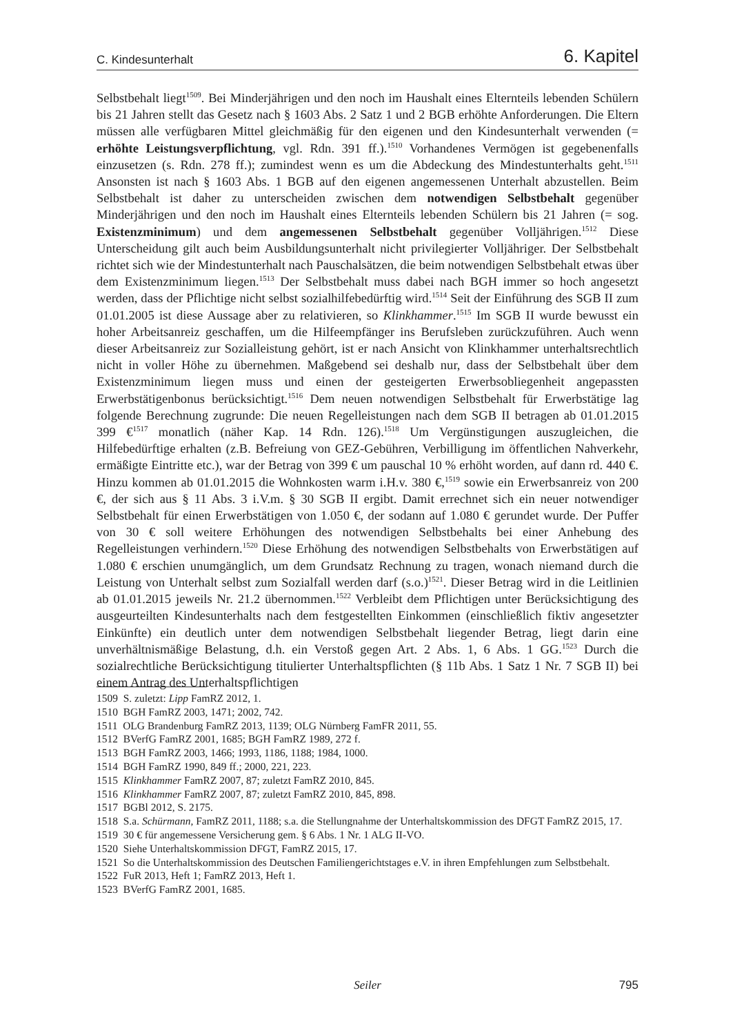C. Kindesunterhalt 6. Kapitel
Selbstbehalt liegt<sup>1509</sup>. Bei Minderjährigen und den noch im Haushalt eines Elternteils lebenden Schülern bis 21 Jahren stellt das Gesetz nach § 1603 Abs. 2 Satz 1 und 2 BGB erhöhte Anforderungen. Die Eltern müssen alle verfügbaren Mittel gleichmäßig für den eigenen und den Kindesunterhalt verwenden (= erhöhte Leistungsverpflichtung, vgl. Rdn. 391 ff.).<sup>1510</sup> Vorhandenes Vermögen ist gegebenenfalls einzusetzen (s. Rdn. 278 ff.); zumindest wenn es um die Abdeckung des Mindestunterhalts geht.<sup>1511</sup> Ansonsten ist nach § 1603 Abs. 1 BGB auf den eigenen angemessenen Unterhalt abzustellen. Beim Selbstbehalt ist daher zu unterscheiden zwischen dem notwendigen Selbstbehalt gegenüber Minderjährigen und den noch im Haushalt eines Elternteils lebenden Schülern bis 21 Jahren (= sog. Existenzminimum) und dem angemessenen Selbstbehalt gegenüber Volljährigen.<sup>1512</sup> Diese Unterscheidung gilt auch beim Ausbildungsunterhalt nicht privilegierter Volljähriger. Der Selbstbehalt richtet sich wie der Mindestunterhalt nach Pauschalsätzen, die beim notwendigen Selbstbehalt etwas über dem Existenzminimum liegen.<sup>1513</sup> Der Selbstbehalt muss dabei nach BGH immer so hoch angesetzt werden, dass der Pflichtige nicht selbst sozialhilfebedürftig wird.<sup>1514</sup> Seit der Einführung des SGB II zum 01.01.2005 ist diese Aussage aber zu relativieren, so Klinkhammer.<sup>1515</sup> Im SGB II wurde bewusst ein hoher Arbeitsanreiz geschaffen, um die Hilfeempfänger ins Berufsleben zurückzuführen. Auch wenn dieser Arbeitsanreiz zur Sozialleistung gehört, ist er nach Ansicht von Klinkhammer unterhaltsrechtlich nicht in voller Höhe zu übernehmen. Maßgebend sei deshalb nur, dass der Selbstbehalt über dem Existenzminimum liegen muss und einen der gesteigerten Erwerbsobliegenheit angepassten Erwerbstätigenbonus berücksichtigt.<sup>1516</sup> Dem neuen notwendigen Selbstbehalt für Erwerbstätige lag folgende Berechnung zugrunde: Die neuen Regelleistungen nach dem SGB II betragen ab 01.01.2015 399 €<sup>1517</sup> monatlich (näher Kap. 14 Rdn. 126).<sup>1518</sup> Um Vergünstigungen auszugleichen, die Hilfebedürftige erhalten (z.B. Befreiung von GEZ-Gebühren, Verbilligung im öffentlichen Nahverkehr, ermäßigte Eintritte etc.), war der Betrag von 399 € um pauschal 10 % erhöht worden, auf dann rd. 440 €. Hinzu kommen ab 01.01.2015 die Wohnkosten warm i.H.v. 380 €,<sup>1519</sup> sowie ein Erwerbsanreiz von 200 €, der sich aus § 11 Abs. 3 i.V.m. § 30 SGB II ergibt. Damit errechnet sich ein neuer notwendiger Selbstbehalt für einen Erwerbstätigen von 1.050 €, der sodann auf 1.080 € gerundet wurde. Der Puffer von 30 € soll weitere Erhöhungen des notwendigen Selbstbehalts bei einer Anhebung des Regelleistungen verhindern.<sup>1520</sup> Diese Erhöhung des notwendigen Selbstbehalts von Erwerbstätigen auf 1.080 € erschien unumgänglich, um dem Grundsatz Rechnung zu tragen, wonach niemand durch die Leistung von Unterhalt selbst zum Sozialfall werden darf (s.o.)<sup>1521</sup>. Dieser Betrag wird in die Leitlinien ab 01.01.2015 jeweils Nr. 21.2 übernommen.<sup>1522</sup> Verbleibt dem Pflichtigen unter Berücksichtigung des ausgeurteilten Kindesunterhalts nach dem festgestellten Einkommen (einschließlich fiktiv angesetzter Einkünfte) ein deutlich unter dem notwendigen Selbstbehalt liegender Betrag, liegt darin eine unverhältnismäßige Belastung, d.h. ein Verstoß gegen Art. 2 Abs. 1, 6 Abs. 1 GG.<sup>1523</sup> Durch die sozialrechtliche Berücksichtigung titulierter Unterhaltspflichten (§ 11b Abs. 1 Satz 1 Nr. 7 SGB II) bei einem Antrag des Unterhaltspflichtigen
1509 S. zuletzt: Lipp FamRZ 2012, 1.
1510 BGH FamRZ 2003, 1471; 2002, 742.
1511 OLG Brandenburg FamRZ 2013, 1139; OLG Nürnberg FamFR 2011, 55.
1512 BVerfG FamRZ 2001, 1685; BGH FamRZ 1989, 272 f.
1513 BGH FamRZ 2003, 1466; 1993, 1186, 1188; 1984, 1000.
1514 BGH FamRZ 1990, 849 ff.; 2000, 221, 223.
1515 Klinkhammer FamRZ 2007, 87; zuletzt FamRZ 2010, 845.
1516 Klinkhammer FamRZ 2007, 87; zuletzt FamRZ 2010, 845, 898.
1517 BGBl 2012, S. 2175.
1518 S.a. Schürmann, FamRZ 2011, 1188; s.a. die Stellungnahme der Unterhaltskommission des DFGT FamRZ 2015, 17.
1519 30 € für angemessene Versicherung gem. § 6 Abs. 1 Nr. 1 ALG II-VO.
1520 Siehe Unterhaltskommission DFGT, FamRZ 2015, 17.
1521 So die Unterhaltskommission des Deutschen Familiengerichtstages e.V. in ihren Empfehlungen zum Selbstbehalt.
1522 FuR 2013, Heft 1; FamRZ 2013, Heft 1.
1523 BVerfG FamRZ 2001, 1685.
Seiler
795